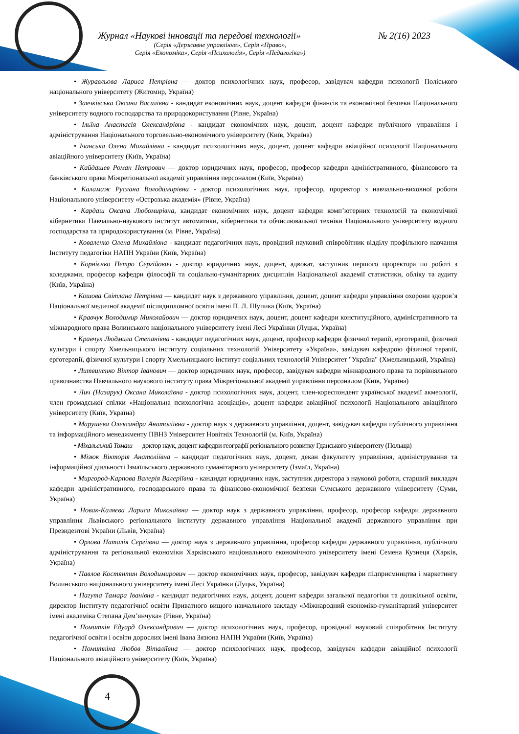Журнал «Наукові інновації та передові технології» № 2(16) 2023
(Серія «Державне управління», Серія «Право»,
Серія «Економіка», Серія «Психологія», Серія «Педагогіка»)
• Журавльова Лариса Петрівна — доктор психологічних наук, професор, завідувач кафедри психології Поліського національного університету (Житомир, Україна)
• Заячківська Оксана Василівна - кандидат економічних наук, доцент кафедри фінансів та економічної безпеки Національного університету водного господарства та природокористування (Рівне, Україна)
• Ільїна Анастасія Олександрівна - кандидат економічних наук, доцент, доцент кафедри публічного управління і адміністрування Національного торговельно-економічного університету (Київ, Україна)
• Ічанська Олена Михайлівна - кандидат психологічних наук, доцент, доцент кафедри авіаційної психології Національного авіаційного університету (Київ, Україна)
• Кайдашев Роман Петрович — доктор юридичних наук, професор, професор кафедри адміністративного, фінансового та банківського права Міжрегіональної академії управління персоналом (Київ, Україна)
• Каламаж Руслана Володимирівна - доктор психологічних наук, професор, проректор з навчально-виховної роботи Національного університету «Острозька академія» (Рівне, Україна)
• Кардаш Оксана Любомирівна, кандидат економічних наук, доцент кафедри комп’ютерних технологій та економічної кібернетики Навчально-наукового інститут автоматики, кібернетики та обчислювальної техніки Національного університету водного господарства та природокористування (м. Рівне, Україна)
• Коваленко Олена Михайлівна - кандидат педагогічних наук, провідний науковий співробітник відділу профільного навчання Інституту педагогіки НАПН України (Київ, Україна)
• Корнієнко Петро Сергійович - доктор юридичних наук, доцент, адвокат, заступник першого проректора по роботі з коледжами, професор кафедри філософії та соціально-гуманітарних дисциплін Національної академії статистики, обліку та аудиту (Київ, Україна)
• Кошова Світлана Петрівна — кандидат наук з державного управління, доцент, доцент кафедри управління охорони здоров’я Національної медичної академії післядипломної освіти імені П. Л. Шупика (Київ, Україна)
• Кравчук Володимир Миколайович — доктор юридичних наук, доцент, доцент кафедри конституційного, адміністративного та міжнародного права Волинського національного університету імені Лесі Українки (Луцьк, Україна)
• Кравчук Людмила Степанівна - кандидат педагогічних наук, доцент, професор кафедри фізичної терапії, ерготерапії, фізичної культури і спорту Хмельницького інституту соціальних технологій Університету «Україна», завідувач кафедрою фізичної терапії, ерготерапії, фізичної культури і спорту Хмельницького інститут соціальних технологій Університет "Україна" (Хмельницький, Україна)
• Литвиненко Віктор Іванович — доктор юридичних наук, професор, завідувач кафедри міжнародного права та порівняльного правознавства Навчального наукового інституту права Міжрегіональної академії управління персоналом (Київ, Україна)
• Лич (Назарук) Оксана Миколаївна - доктор психологічних наук, доцент, член-кореспондент української академії акмеології, член громадської спілки «Національна психологічна асоціація», доцент кафедри авіаційної психології Національного авіаційного університету (Київ, Україна)
• Марушева Олександра Анатоліївна - доктор наук з державного управління, доцент, завідувач кафедри публічного управління та інформаційного менеджменту ПВНЗ Університет Новітніх Технологій (м. Київ, Україна)
• Міхальський Томаш — доктор наук, доцент кафедри географії регіонального розвитку Гданського університету (Польща)
• Мізюк Вікторія Анатоліївна – кандидат педагогічних наук, доцент, декан факультету управління, адміністрування та інформаційної діяльності Ізмаїльського державного гуманітарного університету (Ізмаїл, Україна)
• Миргород-Карпова Валерія Валеріївна - кандидат юридичних наук, заступник директора з наукової роботи, старший викладач кафедри адміністративного, господарського права та фінансово-економічної безпеки Сумського державного університету (Суми, Україна)
• Новак-Каляєва Лариса Миколаївна — доктор наук з державного управління, професор, професор кафедри державного управління Львівського регіонального інституту державного управління Національної академії державного управління при Президентові України (Львів, Україна)
• Орлова Наталія Сергіївна — доктор наук з державного управління, професор кафедри державного управління, публічного адміністрування та регіональної економіки Харківського національного економічного університету імені Семена Кузнеця (Харків, Україна)
• Павлов Костянтин Володимирович — доктор економічних наук, професор, завідувач кафедри підприємництва і маркетингу Волинського національного університету імені Лесі Українки (Луцьк, Україна)
• Пагута Тамара Іванівна - кандидат педагогічних наук, доцент, доцент кафедри загальної педагогіки та дошкільної освіти, директор Інституту педагогічної освіти Приватного вищого навчального закладу «Міжнародний економіко-гуманітарний університет імені академіка Степана Дем’янчука» (Рівне, Україна)
• Помиткін Едуард Олександрович — доктор психологічних наук, професор, провідний науковий співробітник Інституту педагогічної освіти і освіти дорослих імені Івана Зязюна НАПН України (Київ, Україна)
• Помиткіна Любов Віталіївна — доктор психологічних наук, професор, завідувач кафедри авіаційної психології Національного авіаційного університету (Київ, Україна)
4